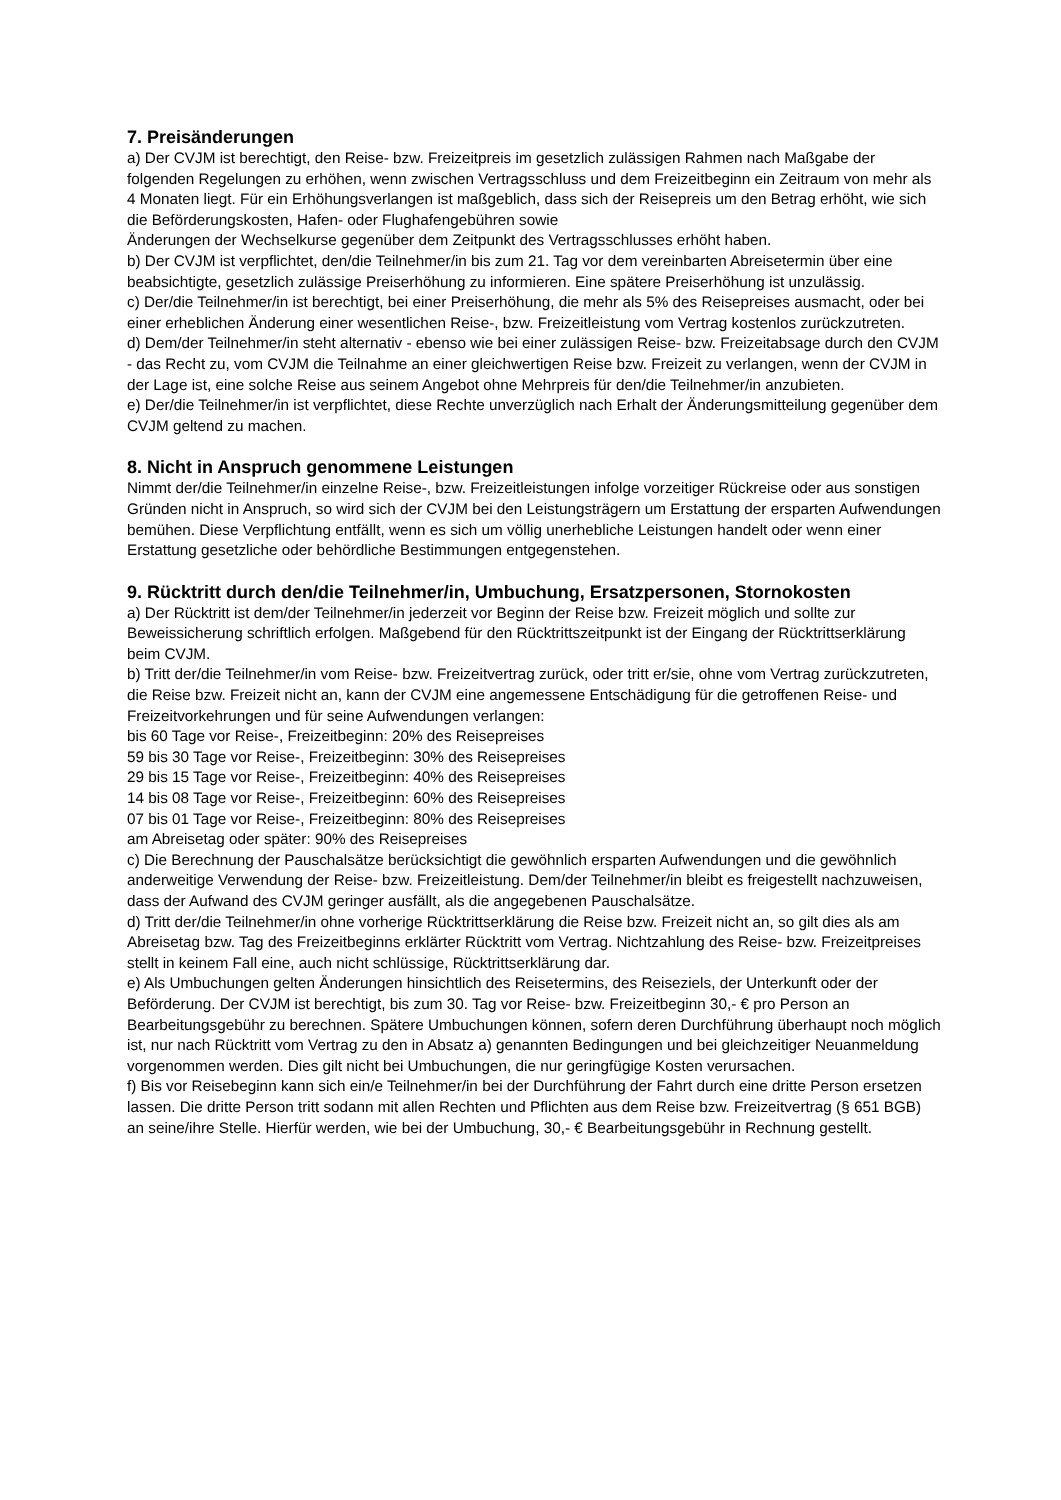7. Preisänderungen
a) Der CVJM ist berechtigt, den Reise- bzw. Freizeitpreis im gesetzlich zulässigen Rahmen nach Maßgabe der folgenden Regelungen zu erhöhen, wenn zwischen Vertragsschluss und dem Freizeitbeginn ein Zeitraum von mehr als 4 Monaten liegt. Für ein Erhöhungsverlangen ist maßgeblich, dass sich der Reisepreis um den Betrag erhöht, wie sich die Beförderungskosten, Hafen- oder Flughafengebühren sowie
Änderungen der Wechselkurse gegenüber dem Zeitpunkt des Vertragsschlusses erhöht haben.
b) Der CVJM ist verpflichtet, den/die Teilnehmer/in bis zum 21. Tag vor dem vereinbarten Abreisetermin über eine beabsichtigte, gesetzlich zulässige Preiserhöhung zu informieren. Eine spätere Preiserhöhung ist unzulässig.
c) Der/die Teilnehmer/in ist berechtigt, bei einer Preiserhöhung, die mehr als 5% des Reisepreises ausmacht, oder bei einer erheblichen Änderung einer wesentlichen Reise-, bzw. Freizeitleistung vom Vertrag kostenlos zurückzutreten.
d) Dem/der Teilnehmer/in steht alternativ - ebenso wie bei einer zulässigen Reise- bzw. Freizeitabsage durch den CVJM - das Recht zu, vom CVJM die Teilnahme an einer gleichwertigen Reise bzw. Freizeit zu verlangen, wenn der CVJM in der Lage ist, eine solche Reise aus seinem Angebot ohne Mehrpreis für den/die Teilnehmer/in anzubieten.
e) Der/die Teilnehmer/in ist verpflichtet, diese Rechte unverzüglich nach Erhalt der Änderungsmitteilung gegenüber dem CVJM geltend zu machen.
8. Nicht in Anspruch genommene Leistungen
Nimmt der/die Teilnehmer/in einzelne Reise-, bzw. Freizeitleistungen infolge vorzeitiger Rückreise oder aus sonstigen Gründen nicht in Anspruch, so wird sich der CVJM bei den Leistungsträgern um Erstattung der ersparten Aufwendungen bemühen. Diese Verpflichtung entfällt, wenn es sich um völlig unerhebliche Leistungen handelt oder wenn einer Erstattung gesetzliche oder behördliche Bestimmungen entgegenstehen.
9. Rücktritt durch den/die Teilnehmer/in, Umbuchung, Ersatzpersonen, Stornokosten
a) Der Rücktritt ist dem/der Teilnehmer/in jederzeit vor Beginn der Reise bzw. Freizeit möglich und sollte zur Beweissicherung schriftlich erfolgen. Maßgebend für den Rücktrittszeitpunkt ist der Eingang der Rücktrittserklärung beim CVJM.
b) Tritt der/die Teilnehmer/in vom Reise- bzw. Freizeitvertrag zurück, oder tritt er/sie, ohne vom Vertrag zurückzutreten, die Reise bzw. Freizeit nicht an, kann der CVJM eine angemessene Entschädigung für die getroffenen Reise- und Freizeitvorkehrungen und für seine Aufwendungen verlangen:
bis 60 Tage vor Reise-, Freizeitbeginn: 20% des Reisepreises
59 bis 30 Tage vor Reise-, Freizeitbeginn: 30% des Reisepreises
29 bis 15 Tage vor Reise-, Freizeitbeginn: 40% des Reisepreises
14 bis 08 Tage vor Reise-, Freizeitbeginn: 60% des Reisepreises
07 bis 01 Tage vor Reise-, Freizeitbeginn: 80% des Reisepreises
am Abreisetag oder später: 90% des Reisepreises
c) Die Berechnung der Pauschalsätze berücksichtigt die gewöhnlich ersparten Aufwendungen und die gewöhnlich anderweitige Verwendung der Reise- bzw. Freizeitleistung. Dem/der Teilnehmer/in bleibt es freigestellt nachzuweisen, dass der Aufwand des CVJM geringer ausfällt, als die angegebenen Pauschalsätze.
d) Tritt der/die Teilnehmer/in ohne vorherige Rücktrittserklärung die Reise bzw. Freizeit nicht an, so gilt dies als am Abreisetag bzw. Tag des Freizeitbeginns erklärter Rücktritt vom Vertrag. Nichtzahlung des Reise- bzw. Freizeitpreises stellt in keinem Fall eine, auch nicht schlüssige, Rücktrittserklärung dar.
e) Als Umbuchungen gelten Änderungen hinsichtlich des Reisetermins, des Reiseziels, der Unterkunft oder der Beförderung. Der CVJM ist berechtigt, bis zum 30. Tag vor Reise- bzw. Freizeitbeginn 30,- € pro Person an Bearbeitungsgebühr zu berechnen. Spätere Umbuchungen können, sofern deren Durchführung überhaupt noch möglich ist, nur nach Rücktritt vom Vertrag zu den in Absatz a) genannten Bedingungen und bei gleichzeitiger Neuanmeldung vorgenommen werden. Dies gilt nicht bei Umbuchungen, die nur geringfügige Kosten verursachen.
f) Bis vor Reisebeginn kann sich ein/e Teilnehmer/in bei der Durchführung der Fahrt durch eine dritte Person ersetzen lassen. Die dritte Person tritt sodann mit allen Rechten und Pflichten aus dem Reise bzw. Freizeitvertrag (§ 651 BGB) an seine/ihre Stelle. Hierfür werden, wie bei der Umbuchung, 30,- € Bearbeitungsgebühr in Rechnung gestellt.